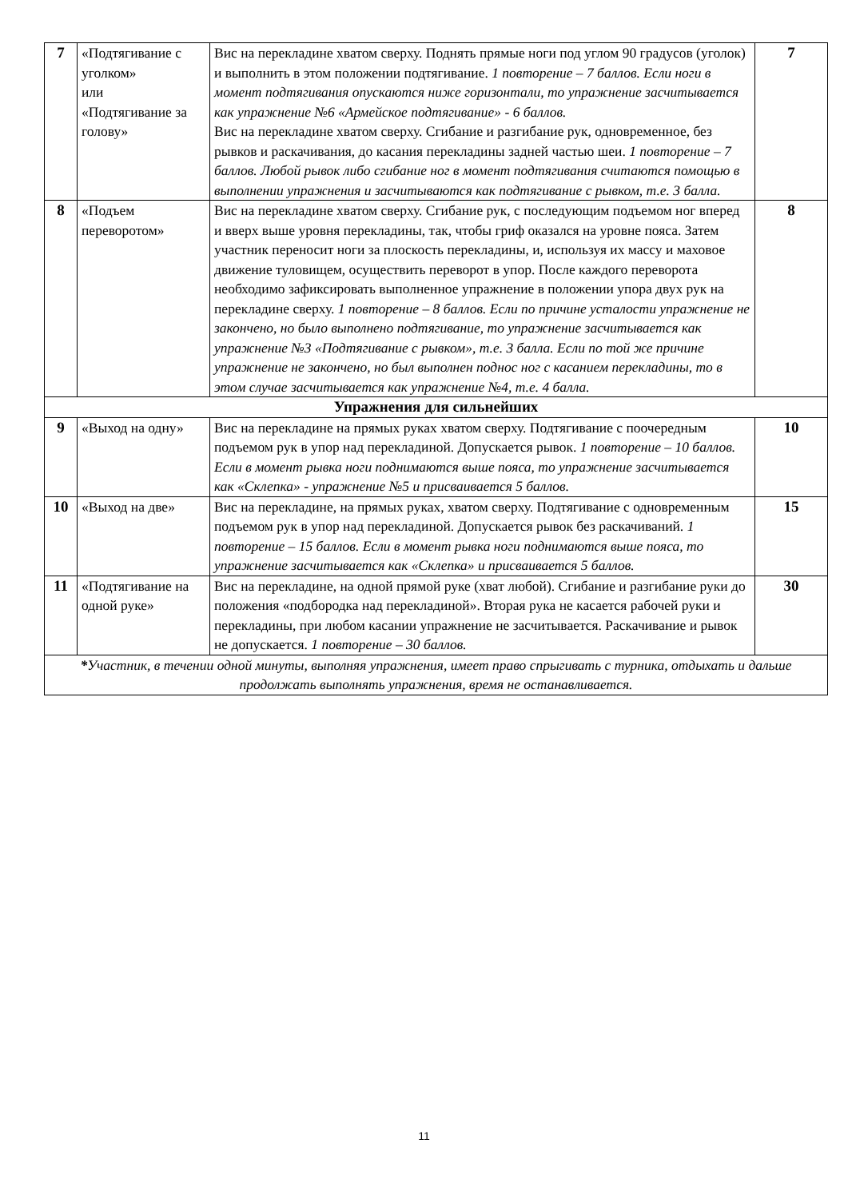| 7 | «Подтягивание с уголком» или «Подтягивание за голову» | Вис на перекладине хватом сверху. Поднять прямые ноги под углом 90 градусов (уголок) и выполнить в этом положении подтягивание. 1 повторение – 7 баллов. Если ноги в момент подтягивания опускаются ниже горизонтали, то упражнение засчитывается как упражнение №6 «Армейское подтягивание» - 6 баллов. Вис на перекладине хватом сверху. Сгибание и разгибание рук, одновременное, без рывков и раскачивания, до касания перекладины задней частью шеи. 1 повторение – 7 баллов. Любой рывок либо сгибание ног в момент подтягивания считаются помощью в выполнении упражнения и засчитываются как подтягивание с рывком, т.е. 3 балла. | 7 |
| 8 | «Подъем переворотом» | Вис на перекладине хватом сверху. Сгибание рук, с последующим подъемом ног вперед и вверх выше уровня перекладины, так, чтобы гриф оказался на уровне пояса. Затем участник переносит ноги за плоскость перекладины, и, используя их массу и маховое движение туловищем, осуществить переворот в упор. После каждого переворота необходимо зафиксировать выполненное упражнение в положении упора двух рук на перекладине сверху. 1 повторение – 8 баллов. Если по причине усталости упражнение не закончено, но было выполнено подтягивание, то упражнение засчитывается как упражнение №3 «Подтягивание с рывком», т.е. 3 балла. Если по той же причине упражнение не закончено, но был выполнен поднос ног с касанием перекладины, то в этом случае засчитывается как упражнение №4, т.е. 4 балла. | 8 |
| Упражнения для сильнейших | | | |
| 9 | «Выход на одну» | Вис на перекладине на прямых руках хватом сверху. Подтягивание с поочередным подъемом рук в упор над перекладиной. Допускается рывок. 1 повторение – 10 баллов. Если в момент рывка ноги поднимаются выше пояса, то упражнение засчитывается как «Склепка» - упражнение №5 и присваивается 5 баллов. | 10 |
| 10 | «Выход на две» | Вис на перекладине, на прямых руках, хватом сверху. Подтягивание с одновременным подъемом рук в упор над перекладиной. Допускается рывок без раскачиваний. 1 повторение – 15 баллов. Если в момент рывка ноги поднимаются выше пояса, то упражнение засчитывается как «Склепка» и присваивается 5 баллов. | 15 |
| 11 | «Подтягивание на одной руке» | Вис на перекладине, на одной прямой руке (хват любой). Сгибание и разгибание руки до положения «подбородка над перекладиной». Вторая рука не касается рабочей руки и перекладины, при любом касании упражнение не засчитывается. Раскачивание и рывок не допускается. 1 повторение – 30 баллов. | 30 |
| * Участник, в течении одной минуты, выполняя упражнения, имеет право спрыгивать с турника, отдыхать и дальше продолжать выполнять упражнения, время не останавливается. | | | |
11